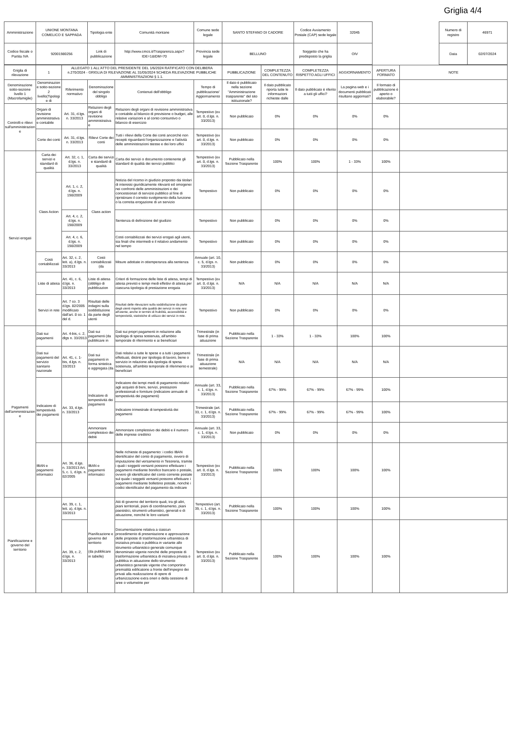Griglia 4/4
| Amministrazione | UNIONE MONTANA COMELICO E SAPPADA | Tipologia ente | Comunità montane | Comune sede legale | SANTO STEFANO DI CADORE | Codice Avviamento Postale (CAP) sede legale | 32045 | | Numero di registro | 46971 |
| Codice fiscale o Partita IVA | 92001980256 | Link di pubblicazione | http://www.cmcs.it/Trasparenza.aspx?IDE=1&IDM=70 | Provincia sede legale | BELLUNO | Soggetto che ha predisposto la griglia | OIV | | Data | 02/07/2024 |
| Griglia di rilevazione | 1 | ALLEGATO 1 ALL'ATTO DEL PRESIDENTE DEL 1/6/2024 RATIFICATO CON DELIBERA n.270/2024 - GRIGLIA DI RILEVAZIONE AL 31/05/2024 SCHEDA RILEVAZIONE PUBBLICHE AMMINISTRAZIIONI § 1.1. | | | | PUBBLICAZIONE | COMPLETEZZA DEL CONTENUTO | COMPLETEZZA RISPETTO AGLI UFFICI | AGGIORNAMENTO | APERTURA FORMATO | NOTE |
| Denominazione sotto-sezione livello 1 (Macrofamiglie) | Denominazione sotto-sezione 2 livello(Tipologie di | Riferimento normativo | Denominazione del singolo obbligo | Contenuti dell'obbligo | Tempo di pubblicazione/ Aggiornamento | Il dato è pubblicato nella sezione "Amministrazione trasparente" del sito istituzionale? | Il dato pubblicato riporta tutte le informazioni richieste dalle | Il dato pubblicato è riferito a tutti gli uffici? | La pagina web e i documenti pubblicati risultano aggiornati? | Il formato di pubblicazione è aperto o elaborabile? | |
| Controlli e rilievi sull'amministrazione | Organi di revisione amministrativa e contabile | Art. 31, d.lgs. n. 33/2013 | Relazioni degli organi di revisione amministrativa e | Relazioni degli organi di revisione amministrativa e contabile al bilancio di previsione o budget, alle relative variazioni e al conto consuntivo o bilancio di esercizio | Tempestivo (ex art. 8, d.lgs. n. 33/2013) | Non pubblicato | 0% | 0% | 0% | 0% | |
| | Corte dei conti | Art. 31, d.lgs. n. 33/2013 | Rilievi Corte dei conti | Tutti i rilievi della Corte dei conti ancorchè non recepiti riguardanti l'organizzazione e l'attività delle amministrazioni stesse e dei loro uffici | Tempestivo (ex art. 8, d.lgs. n. 33/2013) | Non pubblicato | 0% | 0% | 0% | 0% | |
| Servizi erogati | Carta dei servizi e standard di qualità | Art. 32, c. 1, d.lgs. n. 33/2013 | Carta dei servizi e standard di qualità | Carta dei servizi o documento contenente gli standard di qualità dei servizi pubblici | Tempestivo (ex art. 8, d.lgs. n. 33/2013) | Pubblicato nella Sezione Trasparente | 100% | 100% | 1 - 33% | 100% | |
| | Class Action | Art. 1, c. 2, d.lgs. n. 198/2009 | Class action | Notizia del ricorso in giudizio proposto dai titolari di interessi giuridicamente rilevanti ed omogenei nei confronti delle amministrazioni e dei concessionari di servizio pubblico al fine di ripristinare il corretto svolgimento della funzione o la corretta erogazione di un servizio | Tempestivo | Non pubblicato | 0% | 0% | 0% | 0% | |
| | | Art. 4, c. 2, d.lgs. n. 198/2009 | | Sentenza di definizione del giudizio | Tempestivo | Non pubblicato | 0% | 0% | 0% | 0% | |
| | | Art. 4, c. 6, d.lgs. n. 198/2009 | | Costi contabilizzati dei servizi erogati agli utenti, sia finali che intermedi e il relativo andamento nel tempo | Tempestivo | Non pubblicato | 0% | 0% | 0% | 0% | |
| | Costi contabilizzati | Art. 32, c. 2, lett. a), d.lgs. n. 33/2013 | Costi contabilizzati (da | Misure adottate in ottemperanza alla sentenza | Annuale (art. 10, c. 5, d.lgs. n. 33/2013) | Non pubblicato | 0% | 0% | 0% | 0% | |
| | Liste di attesa | Art. 41, c. 6, d.lgs. n. 33/2013 | Liste di attesa (obbligo di pubblicazion | Criteri di formazione delle liste di attesa, tempi di attesa previsti e tempi medi effettivi di attesa per ciascuna tipologia di prestazione erogata | Tempestivo (ex art. 8, d.lgs. n. 33/2013) | N/A | N/A | N/A | N/A | N/A | |
| | Servizi in rete | Art. 7 co. 3 d.lgs. 82/2005 modificato dall'art. 8 co. 1 del d. | Risultati delle indagini sulla soddisfazione da parte degli utenti | Risultati delle rilevazioni sulla soddisfazione da parte degli utenti rispetto alla qualità dei servizi in rete resi all'utente, anche in termini di fruibilità, accessibilità e tempestività, statistiche di utilizzo dei servizi in rete. | Tempestivo | Non pubblicato | 0% | 0% | 0% | 0% | |
| Pagamenti dell'amministrazione | Dati sui pagamenti | Art. 4-bis, c. 2, dlgs n. 33/2013 | Dati sui pagamenti (da pubblicare in | Dati sui propri pagamenti in relazione alla tipologia di spesa sostenuta, all'ambito temporale di riferimento e ai beneficiari | Trimestrale (in fase di prima attuazione | Pubblicato nella Sezione Trasparente | 1 - 33% | 1 - 33% | 100% | 100% | |
| | Dati sui pagamenti del servizio sanitario nazionale | Art. 41, c. 1-bis, d.lgs. n. 33/2013 | Dati sui pagamenti in forma sintetica e aggregata (da | Dati relativi a tutte le spese e a tutti i pagamenti effettuati, distinti per tipologia di lavoro, bene o servizio in relazione alla tipologia di spesa sostenuta, all'ambito temporale di riferimento e ai beneficiari | Trimestrale (in fase di prima attuazione semestrale) | N/A | N/A | N/A | N/A | N/A | |
| | Indicatore di tempestività dei pagamenti | Art. 33, d.lgs. n. 33/2013 | Indicatore di tempestività dei pagamenti | Indicatore dei tempi medi di pagamento relativi agli acquisti di beni, servizi, prestazioni professionali e forniture (indicatore annuale di tempestività dei pagamenti) | Annuale (art. 33, c. 1, d.lgs. n. 33/2013) | Pubblicato nella Sezione Trasparente | 67% - 99% | 67% - 99% | 67% - 99% | 100% | |
| | | | | Indicatore trimestrale di tempestività dei pagamenti | Trimestrale (art. 33, c. 1, d.lgs. n. 33/2013) | Pubblicato nella Sezione Trasparente | 67% - 99% | 67% - 99% | 67% - 99% | 100% | |
| | | | Ammontare complessivo dei debiti | Ammontare complessivo dei debiti e il numero delle imprese creditrici | Annuale (art. 33, c. 1, d.lgs. n. 33/2013) | Non pubblicato | 0% | 0% | 0% | 0% | |
| | IBAN e pagamenti informatici | Art. 36, d.lgs. n. 33/2013 Art. 5, c. 1, d.lgs. n. 82/2005 | IBAN e pagamenti informatici | Nelle richieste di pagamento: i codici IBAN identificativi del conto di pagamento, ovvero di imputazione del versamento in Tesoreria, tramite i quali i soggetti versanti possono effettuare i pagamenti mediante bonifico bancario o postale, ovvero gli identificativi del conto corrente postale sul quale i soggetti versanti possono effettuare i pagamenti mediante bollettino postale, nonchè i codici identificativi del pagamento da indicare | Tempestivo (ex art. 8, d.lgs. n. 33/2013) | Pubblicato nella Sezione Trasparente | 100% | 100% | 100% | 100% | |
| Pianificazione e governo del territorio | | Art. 39, c. 1, lett. a), d.lgs. n. 33/2013 | Pianificazione e governo del territorio (da pubblicare in tabelle) | Atti di governo del territorio quali, tra gli altri, piani territoriali, piani di coordinamento, piani paesistici, strumenti urbanistici, generali e di attuazione, nonché le loro varianti | Tempestivo (art. 39, c. 1, d.lgs. n. 33/2013) | Pubblicato nella Sezione Trasparente | 100% | 100% | 100% | 100% | |
| | | Art. 39, c. 2, d.lgs. n. 33/2013 | | Documentazione relativa a ciascun procedimento di presentazione e approvazione delle proposte di trasformazione urbanistica di iniziativa privata o pubblica in variante allo strumento urbanistico generale comunque denominato vigente nonché delle proposte di trasformazione urbanistica di iniziativa privata o pubblica in attuazione dello strumento urbanistico generale vigente che comportino premialità edificatorie a fronte dell'impegno dei privati alla realizzazione di opere di urbanizzazione extra oneri o della cessione di aree o volumetrie per | Tempestivo (ex art. 8, d.lgs. n. 33/2013) | Pubblicato nella Sezione Trasparente | 100% | 100% | 100% | 100% | |